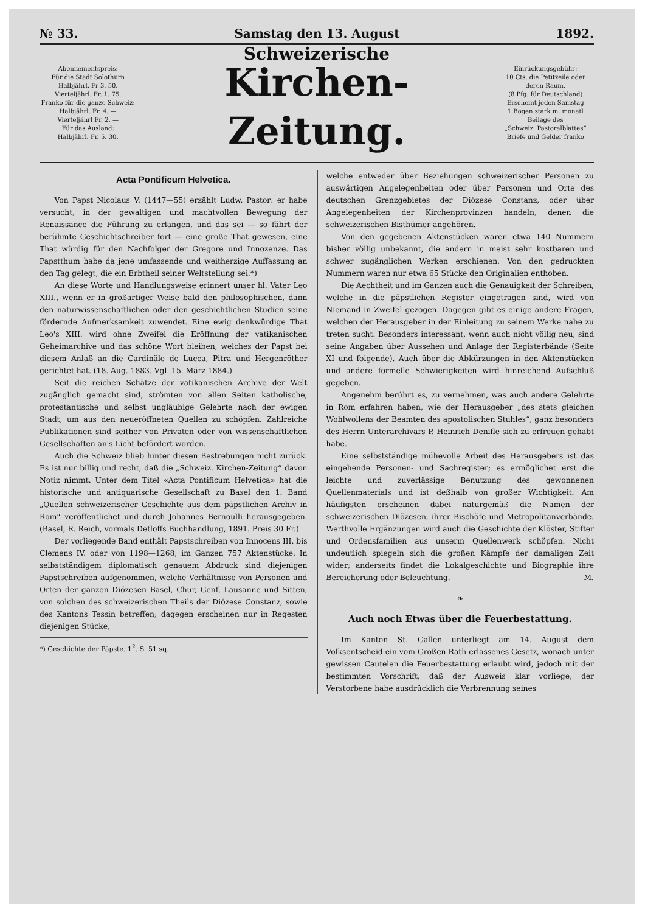№ 33. Samstag den 13. August 1892.
Abonnementspreis:
Für die Stadt Solothurn
Halbjährl. Fr 3. 50.
Vierteljährl. Fr. 1. 75.
Franko für die ganze Schweiz:
Halbjährl. Fr. 4. —
Vierteljährl Fr. 2. —
Für das Ausland:
Halbjährl. Fr. 5. 30.
Schweizerische
Kirchen-Zeitung.
Einrückungsgebühr:
10 Cts. die Petitzeile oder deren Raum,
(8 Pfg. für Deutschland)
Erscheint jeden Samstag
1 Bogen stark m. monatl Beilage des
„Schweiz. Pastoralblattes“
Briefe und Gelder franko
Acta Pontificum Helvetica.
Von Papst Nicolaus V. (1447—55) erzählt Ludw. Pastor: er habe versucht, in der gewaltigen und machtvollen Bewegung der Renaissance die Führung zu erlangen, und das sei — so fährt der berühmte Geschichtschreiber fort — eine große That gewesen, eine That würdig für den Nachfolger der Gregore und Innozenze. Das Papstthum habe da jene umfassende und weitherzige Auffassung an den Tag gelegt, die ein Erbtheil seiner Weltstellung sei.*)
An diese Worte und Handlungsweise erinnert unser hl. Vater Leo XIII., wenn er in großartiger Weise bald den philosophischen, dann den naturwissenschaftlichen oder den geschichtlichen Studien seine fördernde Aufmerksamkeit zuwendet. Eine ewig denkwürdige That Leo's XIII. wird ohne Zweifel die Eröffnung der vatikanischen Geheimarchive und das schöne Wort bleiben, welches der Papst bei diesem Anlaß an die Cardinäle de Lucca, Pitra und Hergenröther gerichtet hat. (18. Aug. 1883. Vgl. 15. März 1884.)
Seit die reichen Schätze der vatikanischen Archive der Welt zugänglich gemacht sind, strömten von allen Seiten katholische, protestantische und selbst ungläubige Gelehrte nach der ewigen Stadt, um aus den neueröffneten Quellen zu schöpfen. Zahlreiche Publikationen sind seither von Privaten oder von wissenschaftlichen Gesellschaften an's Licht befördert worden.
Auch die Schweiz blieb hinter diesen Bestrebungen nicht zurück. Es ist nur billig und recht, daß die „Schweiz. Kirchen-Zeitung“ davon Notiz nimmt. Unter dem Titel «Acta Pontificum Helvetica» hat die historische und antiquarische Gesellschaft zu Basel den 1. Band „Quellen schweizerischer Geschichte aus dem päpstlichen Archiv in Rom“ veröffentlichet und durch Johannes Bernoulli herausgegeben. (Basel, R. Reich, vormals Detloffs Buchhandlung, 1891. Preis 30 Fr.)
Der vorliegende Band enthält Papstschreiben von Innocens III. bis Clemens IV. oder von 1198—1268; im Ganzen 757 Aktenstücke. In selbstständigem diplomatisch genauem Abdruck sind diejenigen Papstschreiben aufgenommen, welche Verhältnisse von Personen und Orten der ganzen Diözesen Basel, Chur, Genf, Lausanne und Sitten, von solchen des schweizerischen Theils der Diözese Constanz, sowie des Kantons Tessin betreffen; dagegen erscheinen nur in Regesten diejenigen Stücke,
*) Geschichte der Päpste. 1<sup>2</sup>. S. 51 sq.
welche entweder über Beziehungen schweizerischer Personen zu auswärtigen Angelegenheiten oder über Personen und Orte des deutschen Grenzgebietes der Diözese Constanz, oder über Angelegenheiten der Kirchenprovinzen handeln, denen die schweizerischen Bisthümer angehören.
Von den gegebenen Aktenstücken waren etwa 140 Nummern bisher völlig unbekannt, die andern in meist sehr kostbaren und schwer zugänglichen Werken erschienen. Von den gedruckten Nummern waren nur etwa 65 Stücke den Originalien enthoben.
Die Aechtheit und im Ganzen auch die Genauigkeit der Schreiben, welche in die päpstlichen Register eingetragen sind, wird von Niemand in Zweifel gezogen. Dagegen gibt es einige andere Fragen, welchen der Herausgeber in der Einleitung zu seinem Werke nahe zu treten sucht. Besonders interessant, wenn auch nicht völlig neu, sind seine Angaben über Aussehen und Anlage der Registerbände (Seite XI und folgende). Auch über die Abkürzungen in den Aktenstücken und andere formelle Schwierigkeiten wird hinreichend Aufschluß gegeben.
Angenehm berührt es, zu vernehmen, was auch andere Gelehrte in Rom erfahren haben, wie der Herausgeber „des stets gleichen Wohlwollens der Beamten des apostolischen Stuhles“, ganz besonders des Herrn Unterarchivars P. Heinrich Denifle sich zu erfreuen gehabt habe.
Eine selbstständige mühevolle Arbeit des Herausgebers ist das eingehende Personen- und Sachregister; es ermöglichet erst die leichte und zuverlässige Benutzung des gewonnenen Quellenmaterials und ist deßhalb von großer Wichtigkeit. Am häufigsten erscheinen dabei naturgemäß die Namen der schweizerischen Diözesen, ihrer Bischöfe und Metropolitanverbände. Werthvolle Ergänzungen wird auch die Geschichte der Klöster, Stifter und Ordensfamilien aus unserm Quellenwerk schöpfen. Nicht undeutlich spiegeln sich die großen Kämpfe der damaligen Zeit wider; anderseits findet die Lokalgeschichte und Biographie ihre Bereicherung oder Beleuchtung. M.
❧
Auch noch Etwas über die Feuerbestattung.
Im Kanton St. Gallen unterliegt am 14. August dem Volksentscheid ein vom Großen Rath erlassenes Gesetz, wonach unter gewissen Cautelen die Feuerbestattung erlaubt wird, jedoch mit der bestimmten Vorschrift, daß der Ausweis klar vorliege, der Verstorbene habe ausdrücklich die Verbrennung seines